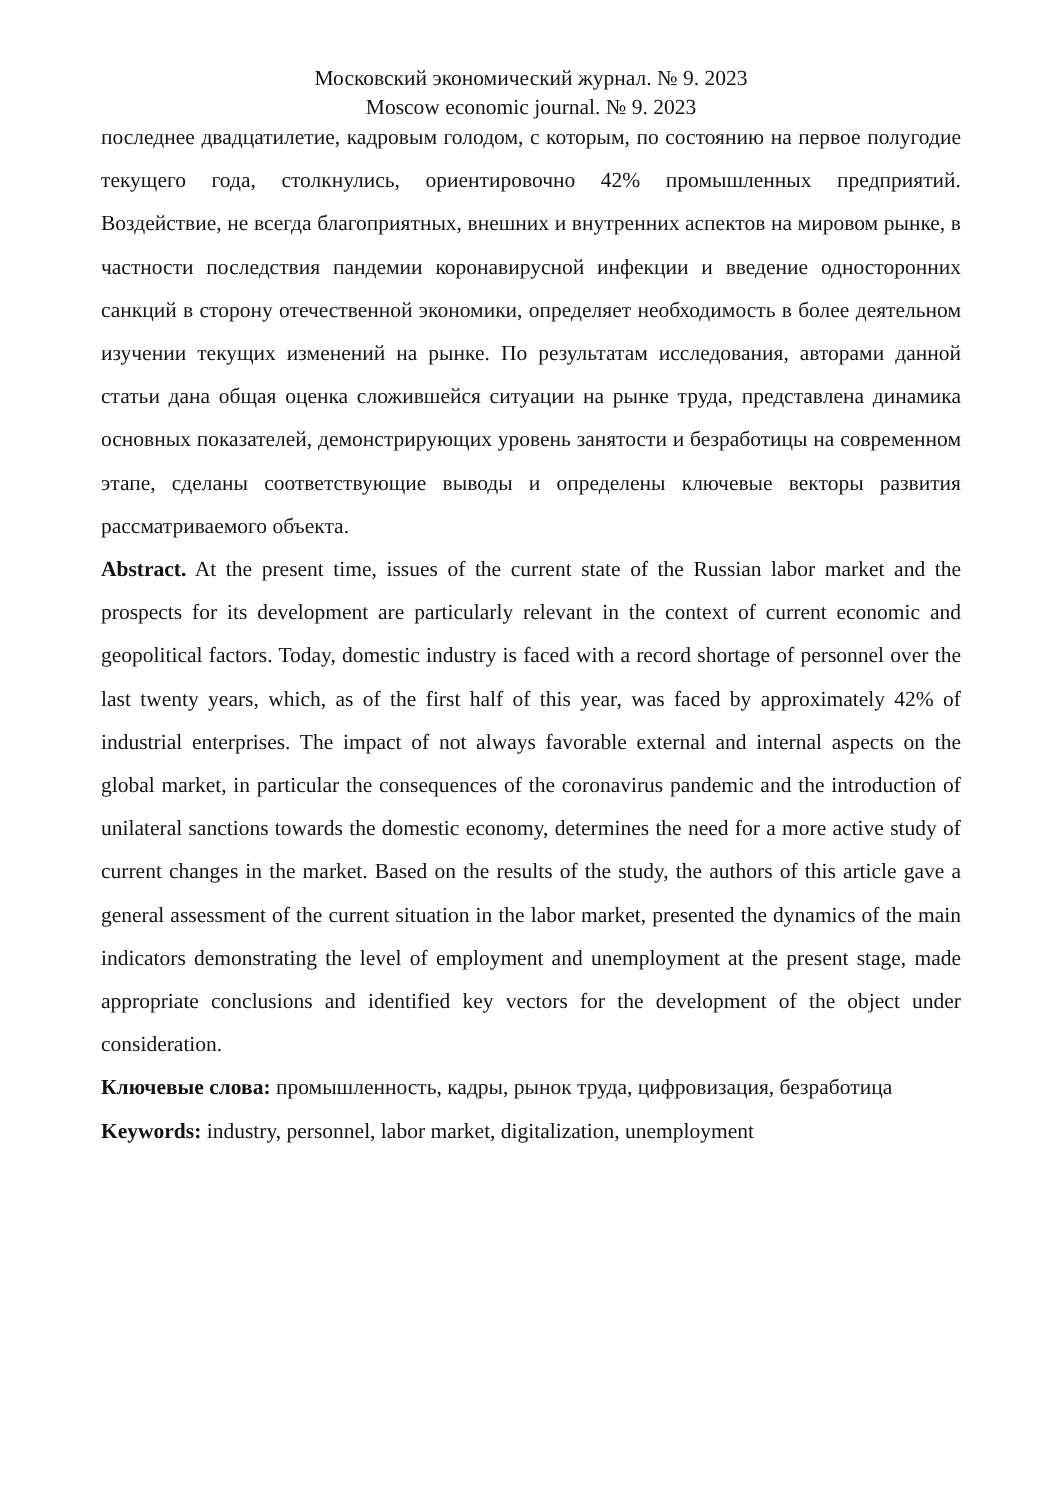Московский экономический журнал. № 9. 2023
Moscow economic journal. № 9. 2023
последнее двадцатилетие, кадровым голодом, с которым, по состоянию на первое полугодие текущего года, столкнулись, ориентировочно 42% промышленных предприятий. Воздействие, не всегда благоприятных, внешних и внутренних аспектов на мировом рынке, в частности последствия пандемии коронавирусной инфекции и введение односторонних санкций в сторону отечественной экономики, определяет необходимость в более деятельном изучении текущих изменений на рынке. По результатам исследования, авторами данной статьи дана общая оценка сложившейся ситуации на рынке труда, представлена динамика основных показателей, демонстрирующих уровень занятости и безработицы на современном этапе, сделаны соответствующие выводы и определены ключевые векторы развития рассматриваемого объекта.
Abstract. At the present time, issues of the current state of the Russian labor market and the prospects for its development are particularly relevant in the context of current economic and geopolitical factors. Today, domestic industry is faced with a record shortage of personnel over the last twenty years, which, as of the first half of this year, was faced by approximately 42% of industrial enterprises. The impact of not always favorable external and internal aspects on the global market, in particular the consequences of the coronavirus pandemic and the introduction of unilateral sanctions towards the domestic economy, determines the need for a more active study of current changes in the market. Based on the results of the study, the authors of this article gave a general assessment of the current situation in the labor market, presented the dynamics of the main indicators demonstrating the level of employment and unemployment at the present stage, made appropriate conclusions and identified key vectors for the development of the object under consideration.
Ключевые слова: промышленность, кадры, рынок труда, цифровизация, безработица
Keywords: industry, personnel, labor market, digitalization, unemployment